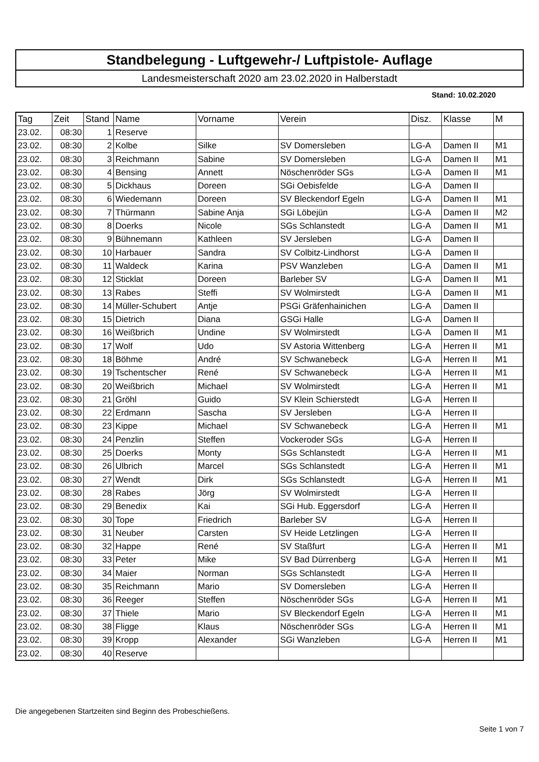Standbelegung - Luftgewehr-/ Luftpistole- Auflage
Landesmeisterschaft 2020 am 23.02.2020 in Halberstadt
Stand: 10.02.2020
| Tag | Zeit | Stand | Name | Vorname | Verein | Disz. | Klasse | M |
| --- | --- | --- | --- | --- | --- | --- | --- | --- |
| 23.02. | 08:30 | 1 | Reserve | | | | | |
| 23.02. | 08:30 | 2 | Kolbe | Silke | SV Domersleben | LG-A | Damen II | M1 |
| 23.02. | 08:30 | 3 | Reichmann | Sabine | SV Domersleben | LG-A | Damen II | M1 |
| 23.02. | 08:30 | 4 | Bensing | Annett | Nöschenröder SGs | LG-A | Damen II | M1 |
| 23.02. | 08:30 | 5 | Dickhaus | Doreen | SGi Oebisfelde | LG-A | Damen II | |
| 23.02. | 08:30 | 6 | Wiedemann | Doreen | SV Bleckendorf Egeln | LG-A | Damen II | M1 |
| 23.02. | 08:30 | 7 | Thürmann | Sabine Anja | SGi Löbejün | LG-A | Damen II | M2 |
| 23.02. | 08:30 | 8 | Doerks | Nicole | SGs Schlanstedt | LG-A | Damen II | M1 |
| 23.02. | 08:30 | 9 | Bühnemann | Kathleen | SV Jersleben | LG-A | Damen II | |
| 23.02. | 08:30 | 10 | Harbauer | Sandra | SV Colbitz-Lindhorst | LG-A | Damen II | |
| 23.02. | 08:30 | 11 | Waldeck | Karina | PSV Wanzleben | LG-A | Damen II | M1 |
| 23.02. | 08:30 | 12 | Sticklat | Doreen | Barleber SV | LG-A | Damen II | M1 |
| 23.02. | 08:30 | 13 | Rabes | Steffi | SV Wolmirstedt | LG-A | Damen II | M1 |
| 23.02. | 08:30 | 14 | Müller-Schubert | Antje | PSGi Gräfenhainichen | LG-A | Damen II | |
| 23.02. | 08:30 | 15 | Dietrich | Diana | GSGi Halle | LG-A | Damen II | |
| 23.02. | 08:30 | 16 | Weißbrich | Undine | SV Wolmirstedt | LG-A | Damen II | M1 |
| 23.02. | 08:30 | 17 | Wolf | Udo | SV Astoria Wittenberg | LG-A | Herren II | M1 |
| 23.02. | 08:30 | 18 | Böhme | André | SV Schwanebeck | LG-A | Herren II | M1 |
| 23.02. | 08:30 | 19 | Tschentscher | René | SV Schwanebeck | LG-A | Herren II | M1 |
| 23.02. | 08:30 | 20 | Weißbrich | Michael | SV Wolmirstedt | LG-A | Herren II | M1 |
| 23.02. | 08:30 | 21 | Gröhl | Guido | SV Klein Schierstedt | LG-A | Herren II | |
| 23.02. | 08:30 | 22 | Erdmann | Sascha | SV Jersleben | LG-A | Herren II | |
| 23.02. | 08:30 | 23 | Kippe | Michael | SV Schwanebeck | LG-A | Herren II | M1 |
| 23.02. | 08:30 | 24 | Penzlin | Steffen | Vockeroder SGs | LG-A | Herren II | |
| 23.02. | 08:30 | 25 | Doerks | Monty | SGs Schlanstedt | LG-A | Herren II | M1 |
| 23.02. | 08:30 | 26 | Ulbrich | Marcel | SGs Schlanstedt | LG-A | Herren II | M1 |
| 23.02. | 08:30 | 27 | Wendt | Dirk | SGs Schlanstedt | LG-A | Herren II | M1 |
| 23.02. | 08:30 | 28 | Rabes | Jörg | SV Wolmirstedt | LG-A | Herren II | |
| 23.02. | 08:30 | 29 | Benedix | Kai | SGi Hub. Eggersdorf | LG-A | Herren II | |
| 23.02. | 08:30 | 30 | Tope | Friedrich | Barleber SV | LG-A | Herren II | |
| 23.02. | 08:30 | 31 | Neuber | Carsten | SV Heide Letzlingen | LG-A | Herren II | |
| 23.02. | 08:30 | 32 | Happe | René | SV Staßfurt | LG-A | Herren II | M1 |
| 23.02. | 08:30 | 33 | Peter | Mike | SV Bad Dürrenberg | LG-A | Herren II | M1 |
| 23.02. | 08:30 | 34 | Maier | Norman | SGs Schlanstedt | LG-A | Herren II | |
| 23.02. | 08:30 | 35 | Reichmann | Mario | SV Domersleben | LG-A | Herren II | |
| 23.02. | 08:30 | 36 | Reeger | Steffen | Nöschenröder SGs | LG-A | Herren II | M1 |
| 23.02. | 08:30 | 37 | Thiele | Mario | SV Bleckendorf Egeln | LG-A | Herren II | M1 |
| 23.02. | 08:30 | 38 | Fligge | Klaus | Nöschenröder SGs | LG-A | Herren II | M1 |
| 23.02. | 08:30 | 39 | Kropp | Alexander | SGi Wanzleben | LG-A | Herren II | M1 |
| 23.02. | 08:30 | 40 | Reserve | | | | | |
Die angegebenen Startzeiten sind Beginn des Probeschießens.
Seite 1 von 7